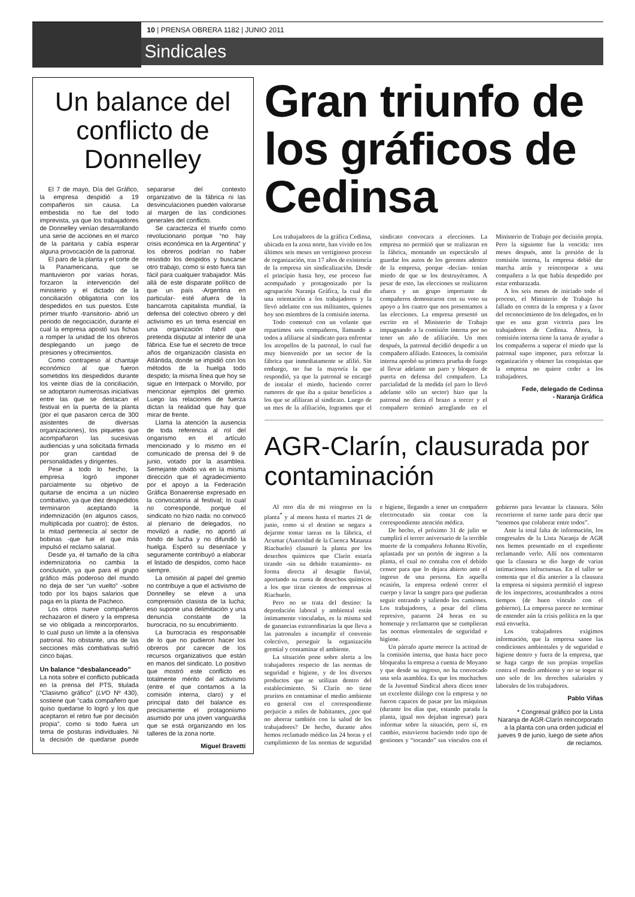10 | PRENSA OBRERA 1182 | JUNIO 2011
Sindicales
Un balance del conflicto de Donnelley
El 7 de mayo, Día del Gráfico, la empresa despidió a 19 compañeros sin causa. La embestida no fue del todo imprevista, ya que los trabajadores de Donnelley venían desarrollando una serie de acciones en el marco de la paritaria y cabía esperar alguna provocación de la patronal.
El paro de la planta y el corte de la Panamericana, que se mantuvieron por varias horas, forzaron la intervención del ministerio y el dictado de la conciliación obligatoria con los despedidos en sus puestos. Este primer triunfo -transitorio- abrió un periodo de negociación, durante el cual la empresa apostó sus fichas a romper la unidad de los obreros desplegando un juego de presiones y ofrecimientos.
Como contrapeso al chantaje económico al que fueron sometidos los despedidos durante los veinte días de la conciliación, se adoptaron numerosas iniciativas entre las que se destacan el festival en la puerta de la planta (por el que pasaron cerca de 300 asistentes de diversas organizaciones), los piquetes que acompañaron las sucesivas audiencias y una solicitada firmada por gran cantidad de personalidades y dirigentes.
Pese a todo lo hecho, la empresa logró imponer parcialmente su objetivo de quitarse de encima a un núcleo combativo, ya que diez despedidos terminaron aceptando la indemnización (en algunos casos, multiplicada por cuatro); de éstos, la mitad pertenecía al sector de bobinas -que fue el que más impulsó el reclamo salarial.
Desde ya, el tamaño de la cifra indemnizatoria no cambia la conclusión, ya que para el grupo gráfico más poderoso del mundo no deja de ser “un vuelto” -sobre todo por los bajos salarios que paga en la planta de Pacheco.
Los otros nueve compañeros rechazaron el dinero y la empresa se vio obligada a reincorporarlos, lo cual puso un límite a la ofensiva patronal. No obstante, una de las secciones más combativas sufrió cinco bajas.
Un balance “desbalanceado”
La nota sobre el conflicto publicada en la prensa del PTS, titulada “Clasismo gráfico” (LVO Nº 430), sostiene que “cada compañero que quiso quedarse lo logró y los que aceptaron el retiro fue por decisión propia”, como si todo fuera un tema de posturas individuales. Ni la decisión de quedarse puede separarse del contexto organizativo de la fábrica ni las desvinculaciones pueden valorarse al margen de las condiciones generales del conflicto.
Se caracteriza el triunfo como revolucionario porque “no hay crisis económica en la Argentina” y los obreros podrían no haber resistido los despidos y buscarse otro trabajo, como si esto fuera tan fácil para cualquier trabajador. Más allá de este disparate político de que un país -Argentina en particular- esté afuera de la bancarrota capitalista mundial, la defensa del colectivo obrero y del activismo es un tema esencial en una organización fabril que pretenda disputar al interior de una fábrica. Ese fue el secreto de trece años de organización clasista en Atlántida, donde se impidió con los métodos de la huelga todo despido; la misma línea que hoy se sigue en Interpack o Morvillo, por mencionar ejemplos del gremio. Luego las relaciones de fuerza dictan la realidad que hay que mirar de frente.
Llama la atención la ausencia de toda referencia al rol del ongarismo en el artículo mencionado y lo mismo en el comunicado de prensa del 9 de junio, votado por la asamblea. Semejante olvido va en la misma dirección que el agradecimiento por el apoyo a la Federación Gráfica Bonaerense expresado en la convocatoria al festival; lo cual no corresponde, porque el sindicato no hizo nada: no convocó al plenario de delegados, no movilizó a nadie, no aportó al fondo de lucha y no difundió la huelga. Esperó su desenlace y seguramente contribuyó a elaborar el listado de despidos, como hace siempre.
La omisión al papel del gremio no contribuye a que el activismo de Donnelley se eleve a una comprensión clasista de la lucha; eso supone una delimitación y una denuncia constante de la burocracia, no su encubrimiento.
La burocracia es responsable de lo que no pudieron hacer los obreros por carecer de los recursos organizativos que están en manos del sindicato. Lo positivo que mostró este conflicto es totalmente mérito del activismo (entre el que contamos a la comisión interna, claro) y el principal dato del balance es precisamente el protagonismo asumido por una joven vanguardia que se está organizando en los talleres de la zona norte.
Miguel Bravetti
Gran triunfo de los gráficos de Cedinsa
Los trabajadores de la gráfica Cedinsa, ubicada en la zona norte, han vivido en los últimos seis meses un vertiginoso proceso de organización, tras 17 años de existencia de la empresa sin sindicalización. Desde el principio hasta hoy, ese proceso fue acompañado y protagonizado por la agrupación Naranja Gráfica, la cual dio una orientación a los trabajadores y la llevó adelante con sus militantes, quienes hoy son miembros de la comisión interna.
Todo comenzó con un volante que repartimos seis compañeros, llamando a todos a afiliarse al sindicato para enfrentar los atropellos de la patronal, lo cual fue muy bienvenido por un sector de la fábrica que inmediatamente se afilió. Sin embargo, no fue la mayoría la que respondió, ya que la patronal se encargó de instalar el miedo, haciendo correr rumores de que iba a quitar beneficios a los que se afiliaran al sindicato. Luego de un mes de la afiliación, logramos que el sindicato convocara a elecciones. La empresa no permitió que se realizaran en la fábrica, montando un espectáculo al guardar los autos de los gerentes adentro de la empresa, porque -decían- tenían miedo de que se los destruyéramos. A pesar de esto, las elecciones se realizaron afuera y un grupo importante de compañeros demostraron con su voto su apoyo a los cuatro que nos presentamos a las elecciones. La empresa presentó un escrito en el Ministerio de Trabajo impugnando a la comisión interna por no tener un año de afiliación. Un mes después, la patronal decidió despedir a un compañero afiliado. Entonces, la comisión interna aprobó su primera prueba de fuego al llevar adelante un paro y bloqueo de puerta en defensa del compañero. La parcialidad de la medida (el paro lo llevó adelante sólo un sector) hizo que la patronal no diera el brazo a torcer y el compañero terminó arreglando en el Ministerio de Trabajo por decisión propia. Pero la siguiente fue la vencida: tres meses después, ante la presión de la comisión interna, la empresa debió dar marcha atrás y reincorporar a una compañera a la que había despedido por estar embarazada.
A los seis meses de iniciado todo el proceso, el Ministerio de Trabajo ha fallado en contra de la empresa y a favor del reconocimiento de los delegados, en lo que es una gran victoria para los trabajadores de Cedinsa. Ahora, la comisión interna tiene la tarea de ayudar a los compañeros a superar el miedo que la patronal supo imponer, para reforzar la organización y obtener las conquistas que la empresa no quiere ceder a los trabajadores.
Fede, delegado de Cedinsa
- Naranja Gráfica
AGR-Clarín, clausurada por contaminación
Al otro día de mi reingreso en la planta<sup>*</sup> y al menos hasta el martes 21 de junio, como si el destino se negara a dejarme tomar tareas en la fábrica, el Acumar (Autoridad de la Cuenca Matanza Riachuelo) clausuró la planta por los desechos químicos que Clarín estaría tirando -sin su debido tratamiento- en forma directa al desagüe fluvial, aportando su cuota de desechos químicos a los que tiran cientos de empresas al Riachuelo.
Pero no se trata del destino: la depredación laboral y ambiental están íntimamente vinculadas, es la misma sed de ganancias extraordinarias la que lleva a las patronales a incumplir el convenio colectivo, perseguir la organización gremial y contaminar el ambiente.
La situación pone sobre alerta a los trabajadores respecto de las normas de seguridad e higiene, y de los diversos productos que se utilizan dentro del establecimiento. Si Clarín no tiene pruritos en contaminar el medio ambiente en general con el correspondiente perjuicio a miles de habitantes, ¿por qué no ahorrar también con la salud de los trabajadores? De hecho, durante años hemos reclamado médico las 24 horas y el cumplimiento de las normas de seguridad e higiene, llegando a tener un compañero electrocutado sin contar con la correspondiente atención médica.
De hecho, el próximo 31 de julio se cumplirá el tercer aniversario de la terrible muerte de la compañera Johanna Rivolín, aplastada por un portón de ingreso a la planta, el cual no contaba con el debido censor para que lo dejara abierto ante el ingreso de una persona. En aquella ocasión, la empresa ordenó correr el cuerpo y lavar la sangre para que pudieran seguir entrando y saliendo los camiones. Los trabajadores, a pesar del clima represivo, pararon 24 horas en su homenaje y reclamaron que se cumplieran las normas elementales de seguridad e higiene.
Un párrafo aparte merece la actitud de la comisión interna, que hasta hace poco bloqueaba la empresa a cuenta de Moyano y que desde su ingreso, no ha convocado una sola asamblea. Es que los muchachos de la Juventud Sindical ahora dicen tener un excelente diálogo con la empresa y no fueron capaces de pasar por las máquinas (durante los días que, estando parada la planta, igual nos dejaban ingresar) para informar sobre la situación, pero sí, en cambio, estuvieron haciendo todo tipo de gestiones y “tocando” sus vínculos con el gobierno para levantar la clausura. Sólo recorrieron el turno tarde para decir que “tenemos que colaborar entre todos”.
Ante la total falta de información, los congresales de la Lista Naranja de AGR nos hemos presentado en el expediente reclamando verlo. Allí nos comentaron que la clausura se dio luego de varias intimaciones infructuosas. En el taller se comenta que el día anterior a la clausura la empresa ni siquiera permitió el ingreso de los inspectores, acostumbrados a otros tiempos (de buen vínculo con el gobierno). La empresa parece no terminar de entender aún la crisis política en la que está envuelta.
Los trabajadores exigimos información, que la empresa sanee las condiciones ambientales y de seguridad e higiene dentro y fuera de la empresa, que se haga cargo de sus propias tropelías contra el medio ambiente y no se toque ni uno solo de los derechos salariales y laborales de los trabajadores.
Pablo Viñas
* Congresal gráfico por la Lista Naranja de AGR-Clarín reincorporado a la planta con una orden judicial el jueves 9 de junio, luego de siete años de reclamos.